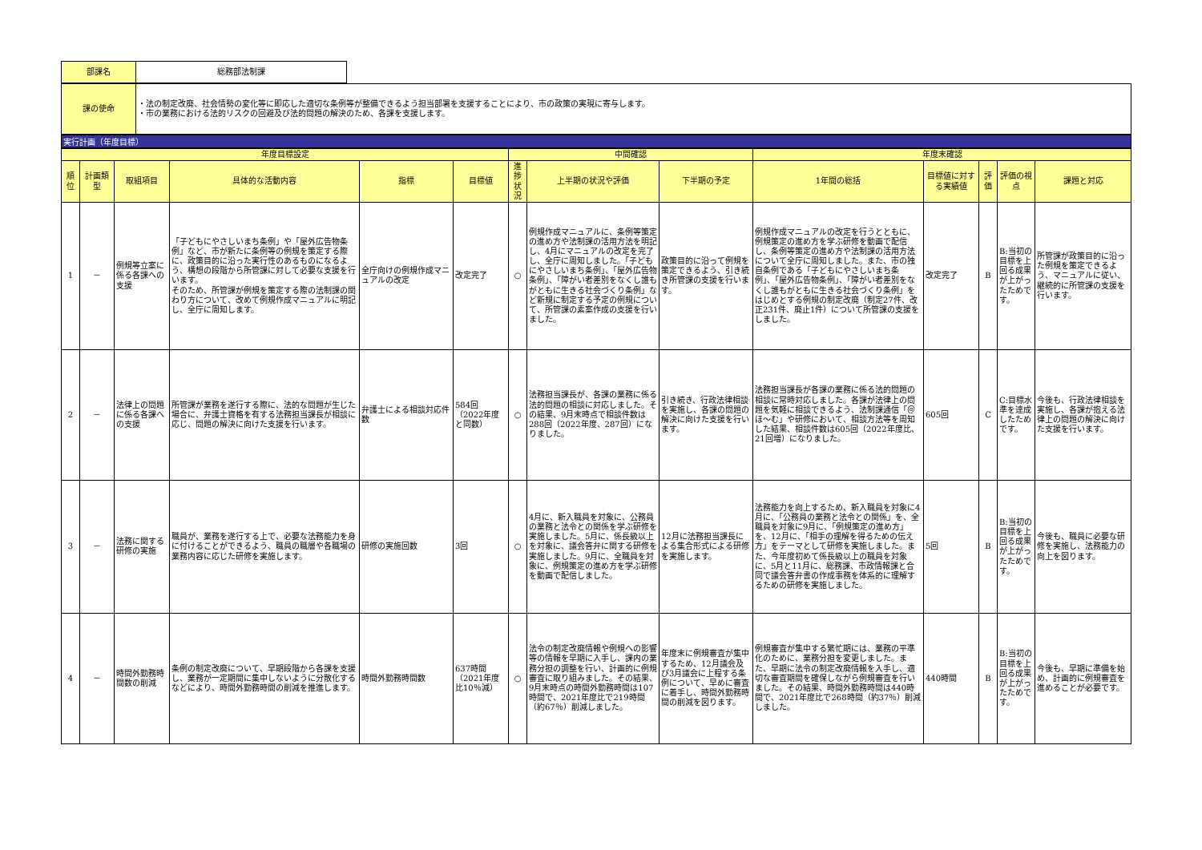| 部課名 | 総務部法制課 |
| 課の使命 | ・法の制定改廃、社会情勢の変化等に即応した適切な条例等が整備できるよう担当部署を支援することにより、市の政策の実現に寄与します。 ・市の業務における法的リスクの回避及び法的問題の解決のため、各課を支援します。 |
実行計画（年度目標）
| 年度目標設定 | | | | | | 中間確認 | | | 年度末確認 | | | | |
| --- | --- | --- | --- | --- | --- | --- | --- | --- | --- | --- | --- | --- | --- |
| 順位 | 計画類型 | 取組項目 | 具体的な活動内容 | 指標 | 目標値 | 進捗状況 | 上半期の状況や評価 | 下半期の予定 | 1年間の総括 | 目標値に対する実績値 | 評価 | 評価の視点 | 課題と対応 |
| 1 | － | 例規等立案に係る各課への支援 | 「子どもにやさしいまち条例」や「屋外広告物条例」など、市が新たに条例等の例規を策定する際に、政策目的に沿った実行性のあるものになるよう、構想の段階から所管課に対して必要な支援を行います。 そのため、所管課が例規を策定する際の法制課の関わり方について、改めて例規作成マニュアルに明記し、全庁に周知します。 | 全庁向けの例規作成マニュアルの改定 | 改定完了 | ○ | 例規作成マニュアルに、条例等策定の進め方や法制課の活用方法を明記し、4月にマニュアルの改定を完了し、全庁に周知しました。「子どもにやさしいまち条例」、「屋外広告物条例」、「障がい者差別をなくし誰もがともに生きる社会づくり条例」など新規に制定する予定の例規について、所管課の素案作成の支援を行いました。 | 政策目的に沿って例規を策定できるよう、引き続き所管課の支援を行います。 | 例規作成マニュアルの改定を行うとともに、例規策定の進め方を学ぶ研修を動画で配信し、条例等策定の進め方や法制課の活用方法について全庁に周知しました。また、市の独自条例である「子どもにやさしいまち条例」、「屋外広告物条例」、「障がい者差別をなくし誰もがともに生きる社会づくり条例」をはじめとする例規の制定改廃（制定27件、改正231件、廃止1件）について所管課の支援をしました。 | 改定完了 | B | B:当初の目標を上回る成果が上がったためです。 | 所管課が政策目的に沿った例規を策定できるよう、マニュアルに従い、継続的に所管課の支援を行います。 |
| 2 | － | 法律上の問題に係る各課への支援 | 所管課が業務を遂行する際に、法的な問題が生じた場合に、弁護士資格を有する法務担当課長が相談に応じ、問題の解決に向けた支援を行います。 | 弁護士による相談対応件数 | 584回（2022年度と同数） | ○ | 法務担当課長が、各課の業務に係る法的問題の相談に対応しました。その結果、9月末時点で相談件数は288回（2022年度、287回）になりました。 | 引き続き、行政法律相談を実施し、各課の問題の解決に向けた支援を行います。 | 法務担当課長が各課の業務に係る法的問題の相談に常時対応しました。各課が法律上の問題を気軽に相談できるよう、法制課通信「＠ほ～む」や研修において、相談方法等を周知した結果、相談件数は605回（2022年度比、21回増）になりました。 | 605回 | C | C:目標水準を達成したためです。 | 今後も、行政法律相談を実施し、各課が抱える法律上の問題の解決に向けた支援を行います。 |
| 3 | － | 法務に関する研修の実施 | 職員が、業務を遂行する上で、必要な法務能力を身に付けることができるよう、職員の職層や各職場の業務内容に応じた研修を実施します。 | 研修の実施回数 | 3回 | ○ | 4月に、新入職員を対象に、公務員の業務と法令との関係を学ぶ研修を実施しました。5月に、係長級以上を対象に、議会答弁に関する研修を実施しました。9月に、全職員を対象に、例規策定の進め方を学ぶ研修を動画で配信しました。 | 12月に法務担当課長による集合形式による研修を実施します。 | 法務能力を向上するため、新入職員を対象に4月に、「公務員の業務と法令との関係」を、全職員を対象に9月に、「例規策定の進め方」を、12月に、「相手の理解を得るための伝え方」をテーマとして研修を実施しました。また、今年度初めて係長級以上の職員を対象に、5月と11月に、総務課、市政情報課と合同で議会答弁書の作成事務を体系的に理解するための研修を実施しました。 | 5回 | B | B:当初の目標を上回る成果が上がったためです。 | 今後も、職員に必要な研修を実施し、法務能力の向上を図ります。 |
| 4 | － | 時間外勤務時間数の削減 | 条例の制定改廃について、早期段階から各課を支援し、業務が一定期間に集中しないように分散化するなどにより、時間外勤務時間の削減を推進します。 | 時間外勤務時間数 | 637時間（2021年度比10％減） | ○ | 法令の制定改廃情報や例規への影響等の情報を早期に入手し、課内の業務分担の調整を行い、計画的に例規審査に取り組みました。その結果、9月末時点の時間外勤務時間は107時間で、2021年度比で219時間（約67％）削減しました。 | 年度末に例規審査が集中するため、12月議会及び3月議会に上程する条例について、早めに審査に着手し、時間外勤務時間の削減を図ります。 | 例規審査が集中する繁忙期には、業務の平準化のために、業務分担を変更しました。また、早期に法令の制定改廃情報を入手し、適切な審査期間を確保しながら例規審査を行いました。その結果、時間外勤務時間は440時間で、2021年度比で268時間（約37％）削減しました。 | 440時間 | B | B:当初の目標を上回る成果が上がったためです。 | 今後も、早期に準備を始め、計画的に例規審査を進めることが必要です。 |